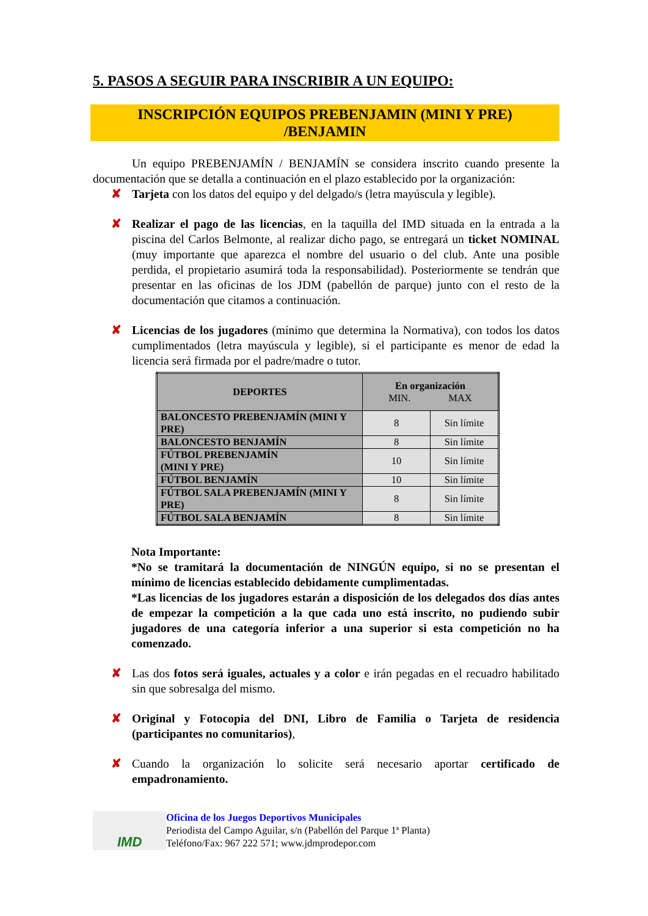5. PASOS A SEGUIR PARA INSCRIBIR A UN EQUIPO:
INSCRIPCIÓN EQUIPOS PREBENJAMIN (MINI Y PRE)
/BENJAMIN
Un equipo PREBENJAMÍN / BENJAMÍN se considera inscrito cuando presente la documentación que se detalla a continuación en el plazo establecido por la organización:
✘ Tarjeta con los datos del equipo y del delgado/s (letra mayúscula y legible).
✘ Realizar el pago de las licencias, en la taquilla del IMD situada en la entrada a la piscina del Carlos Belmonte, al realizar dicho pago, se entregará un ticket NOMINAL (muy importante que aparezca el nombre del usuario o del club. Ante una posible perdida, el propietario asumirá toda la responsabilidad). Posteriormente se tendrán que presentar en las oficinas de los JDM (pabellón de parque) junto con el resto de la documentación que citamos a continuación.
✘ Licencias de los jugadores (mínimo que determina la Normativa), con todos los datos cumplimentados (letra mayúscula y legible), si el participante es menor de edad la licencia será firmada por el padre/madre o tutor.
| DEPORTES | En organización MIN. MAX | |
| --- | --- | --- |
| BALONCESTO PREBENJAMÍN (MINI Y PRE) | 8 | Sin límite |
| BALONCESTO BENJAMÍN | 8 | Sin límite |
| FÚTBOL PREBENJAMÍN (MINI Y PRE) | 10 | Sin límite |
| FÚTBOL BENJAMÍN | 10 | Sin límite |
| FÚTBOL SALA PREBENJAMÍN (MINI Y PRE) | 8 | Sin límite |
| FÚTBOL SALA BENJAMÍN | 8 | Sin límite |
Nota Importante:
*No se tramitará la documentación de NINGÚN equipo, si no se presentan el mínimo de licencias establecido debidamente cumplimentadas.
*Las licencias de los jugadores estarán a disposición de los delegados dos días antes de empezar la competición a la que cada uno está inscrito, no pudiendo subir jugadores de una categoría inferior a una superior si esta competición no ha comenzado.
✘ Las dos fotos será iguales, actuales y a color e irán pegadas en el recuadro habilitado sin que sobresalga del mismo.
✘ Original y Fotocopia del DNI, Libro de Familia o Tarjeta de residencia (participantes no comunitarios),
✘ Cuando la organización lo solicite será necesario aportar certificado de empadronamiento.
IMD
Oficina de los Juegos Deportivos Municipales
Periodista del Campo Aguilar, s/n (Pabellón del Parque 1ª Planta)
Teléfono/Fax: 967 222 571; www.jdmprodepor.com